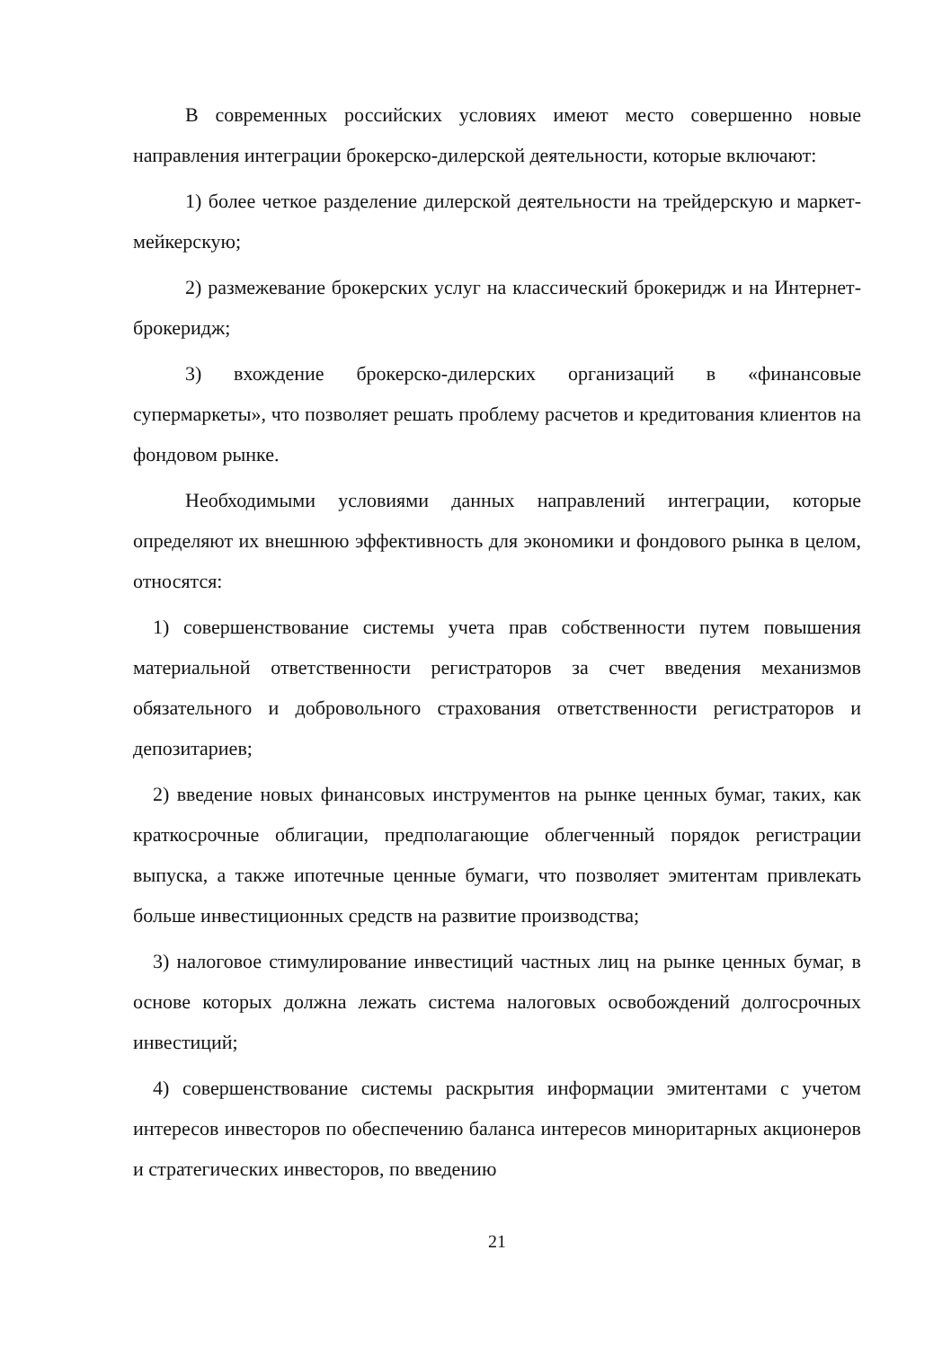В современных российских условиях имеют место совершенно новые направления интеграции брокерско-дилерской деятельности, которые включают:
1) более четкое разделение дилерской деятельности на трейдерскую и маркет-мейкерскую;
2) размежевание брокерских услуг на классический брокеридж и на Интернет-брокеридж;
3) вхождение брокерско-дилерских организаций в «финансовые супермаркеты», что позволяет решать проблему расчетов и кредитования клиентов на фондовом рынке.
Необходимыми условиями данных направлений интеграции, которые определяют их внешнюю эффективность для экономики и фондового рынка в целом, относятся:
1) совершенствование системы учета прав собственности путем повышения материальной ответственности регистраторов за счет введения механизмов обязательного и добровольного страхования ответственности регистраторов и депозитариев;
2) введение новых финансовых инструментов на рынке ценных бумаг, таких, как краткосрочные облигации, предполагающие облегченный порядок регистрации выпуска, а также ипотечные ценные бумаги, что позволяет эмитентам привлекать больше инвестиционных средств на развитие производства;
3) налоговое стимулирование инвестиций частных лиц на рынке ценных бумаг, в основе которых должна лежать система налоговых освобождений долгосрочных инвестиций;
4) совершенствование системы раскрытия информации эмитентами с учетом интересов инвесторов по обеспечению баланса интересов миноритарных акционеров и стратегических инвесторов, по введению
21